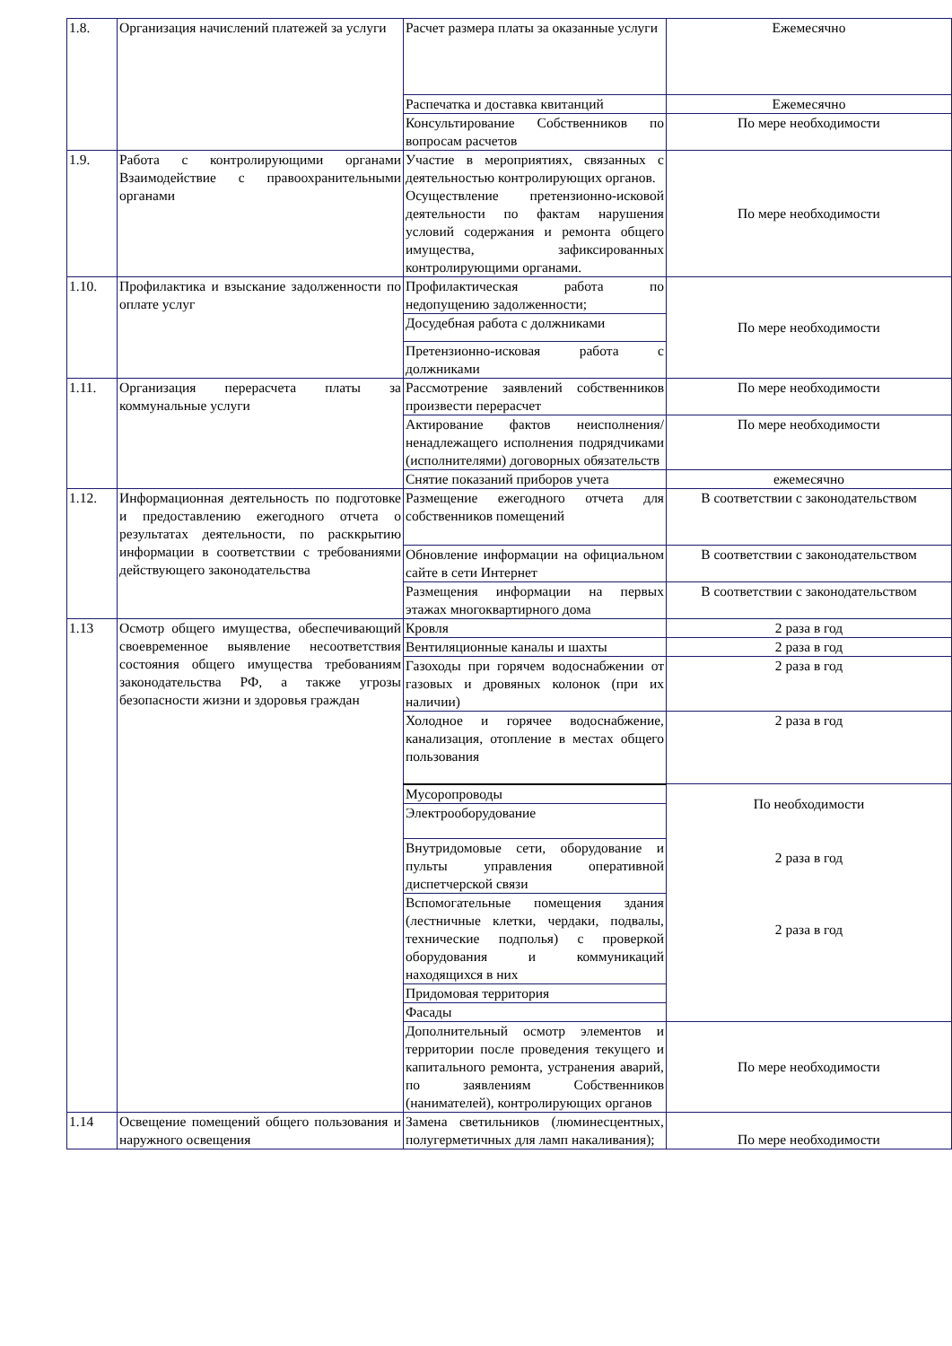| 1.8. | Организация начислений платежей за услуги | Расчет размера платы за оказанные услуги | Ежемесячно |
| | | Распечатка и доставка квитанций | Ежемесячно |
| | | Консультирование Собственников по вопросам расчетов | По мере необходимости |
| 1.9. | Работа с контролирующими органами Взаимодействие с правоохранительными органами | Участие в мероприятиях, связанных с деятельностью контролирующих органов. Осуществление претензионно-исковой деятельности по фактам нарушения условий содержания и ремонта общего имущества, зафиксированных контролирующими органами. | По мере необходимости |
| 1.10. | Профилактика и взыскание задолженности по оплате услуг | Профилактическая работа по недопущению задолженности; | По мере необходимости |
| | | Досудебная работа с должниками | |
| | | Претензионно-исковая работа с должниками | |
| 1.11. | Организация перерасчета платы за коммунальные услуги | Рассмотрение заявлений собственников произвести перерасчет | По мере необходимости |
| | | Актирование фактов неисполнения/ненадлежащего исполнения подрядчиками (исполнителями) договорных обязательств | По мере необходимости |
| | | Снятие показаний приборов учета | ежемесячно |
| 1.12. | Информационная деятельность по подготовке и предоставлению ежегодного отчета о результатах деятельности, по расккрытию информации в соответствии с требованиями действующего законодательства | Размещение ежегодного отчета для собственников помещений | В соответствии с законодательством |
| | | Обновление информации на официальном сайте в сети Интернет | В соответствии с законодательством |
| | | Размещения информации на первых этажах многоквартирного дома | В соответствии с законодательством |
| 1.13 | Осмотр общего имущества, обеспечивающий своевременное выявление несоответствия состояния общего имущества требованиям законодательства РФ, а также угрозы безопасности жизни и здоровья граждан | Кровля | 2 раза в год |
| | | Вентиляционные каналы и шахты | 2 раза в год |
| | | Газоходы при горячем водоснабжении от газовых и дровяных колонок (при их наличии) | 2 раза в год |
| | | Холодное и горячее водоснабжение, канализация, отопление в местах общего пользования | 2 раза в год |
| | | Мусоропроводы | По необходимости 2 раза в год 2 раза в год |
| | | Электрооборудование | |
| | | Внутридомовые сети, оборудование и пульты управления оперативной диспетчерской связи | |
| | | Вспомогательные помещения здания (лестничные клетки, чердаки, подвалы, технические подполья) с проверкой оборудования и коммуникаций находящихся в них | |
| | | Придомовая территория | |
| | | Фасады | |
| | | Дополнительный осмотр элементов и территории после проведения текущего и капитального ремонта, устранения аварий, по заявлениям Собственников (нанимателей), контролирующих органов | По мере необходимости |
| 1.14 | Освещение помещений общего пользования и наружного освещения | Замена светильников (люминесцентных, полугерметичных для ламп накаливания); | По мере необходимости |